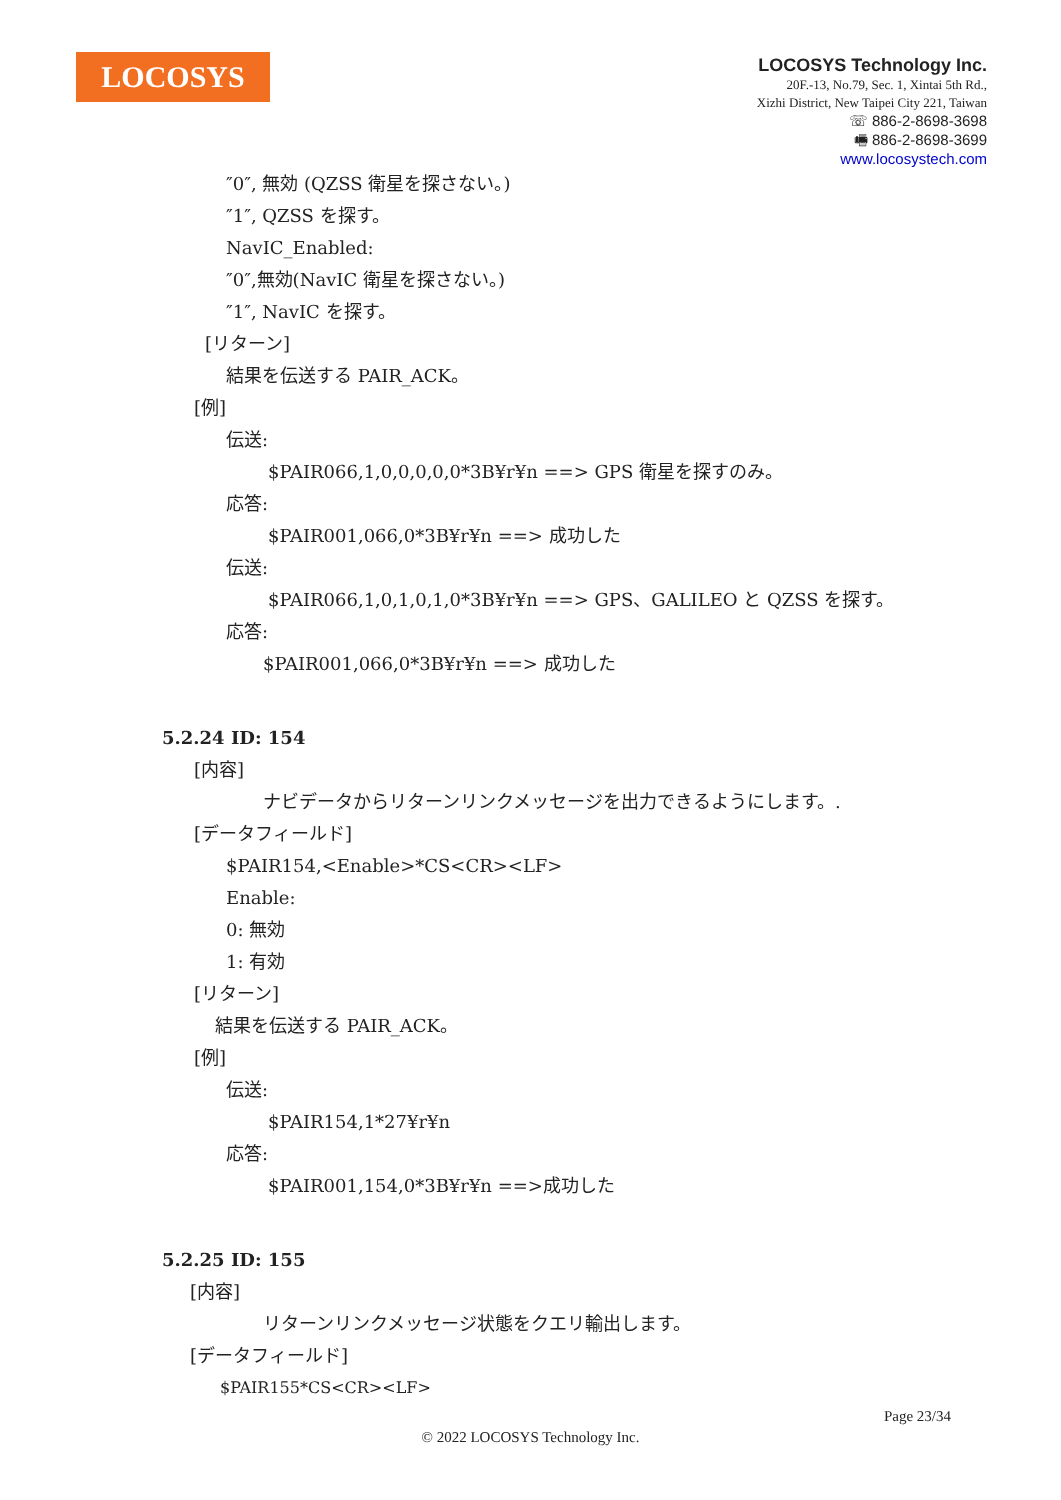LOCOSYS
LOCOSYS Technology Inc.
20F.-13, No.79, Sec. 1, Xintai 5th Rd.,
Xizhi District, New Taipei City 221, Taiwan
☏ 886-2-8698-3698
🖷 886-2-8698-3699
www.locosystech.com
″0″, 無効 (QZSS 衛星を探さない。)
″1″, QZSS を探す。
NavIC_Enabled:
″0″,無効(NavIC 衛星を探さない。)
″1″, NavIC を探す。
[リターン]
結果を伝送する PAIR_ACK。
[例]
伝送:
$PAIR066,1,0,0,0,0,0*3B¥r¥n ==> GPS 衛星を探すのみ。
応答:
$PAIR001,066,0*3B¥r¥n ==> 成功した
伝送:
$PAIR066,1,0,1,0,1,0*3B¥r¥n ==> GPS、GALILEO と QZSS を探す。
応答:
$PAIR001,066,0*3B¥r¥n ==> 成功した
5.2.24 ID: 154
[内容]
ナビデータからリターンリンクメッセージを出力できるようにします。.
[データフィールド]
$PAIR154,<Enable>*CS<CR><LF>
Enable:
0: 無効
1: 有効
[リターン]
結果を伝送する PAIR_ACK。
[例]
伝送:
$PAIR154,1*27¥r¥n
応答:
$PAIR001,154,0*3B¥r¥n ==>成功した
5.2.25 ID: 155
[内容]
リターンリンクメッセージ状態をクエリ輸出します。
[データフィールド]
$PAIR155*CS<CR><LF>
Page 23/34
© 2022 LOCOSYS Technology Inc.